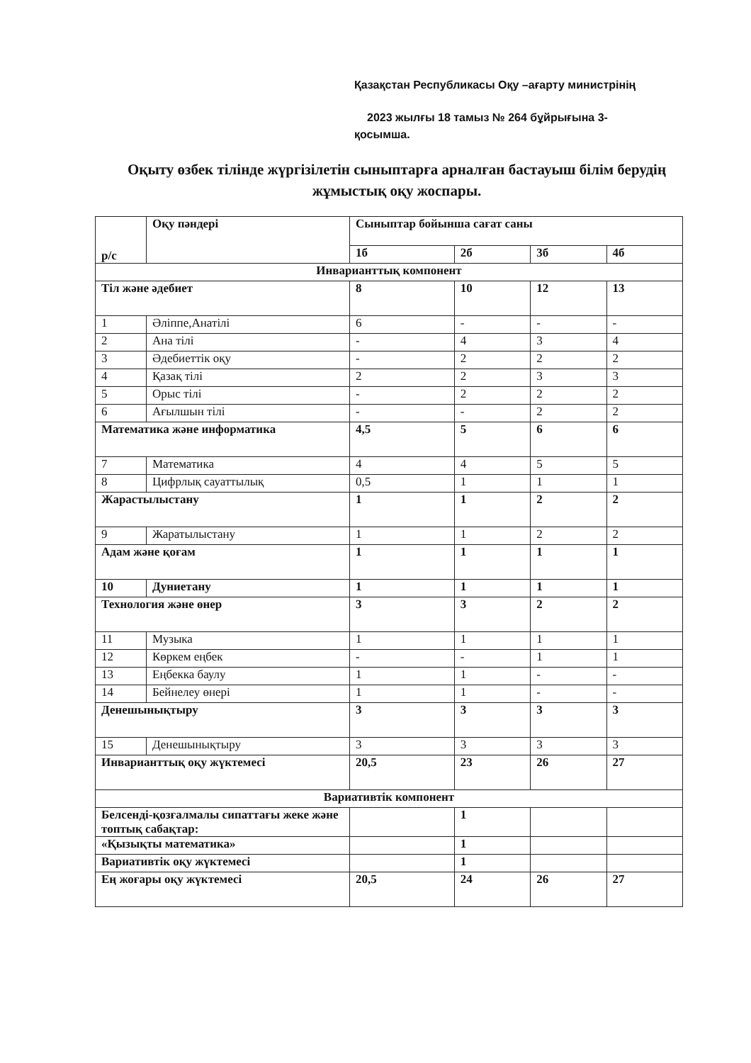Қазақстан Республикасы Оқу –ағарту министрінің
2023 жылғы 18 тамыз № 264 бұйрығына 3-
қосымша.
Оқыту өзбек тілінде жүргізілетін сыныптарға арналған бастауыш білім берудің жұмыстық оқу жоспары.
| р/с | Оқу пәндері | Сыныптар бойынша сағат саны | | | |
| --- | --- | --- | --- | --- | --- |
| | | 1б | 2б | 3б | 4б |
| Инварианттық компонент | | | | | |
| Тіл және әдебиет | | 8 | 10 | 12 | 13 |
| 1 | Әліппе,Анатілі | 6 | - | - | - |
| 2 | Ана тілі | - | 4 | 3 | 4 |
| 3 | Әдебиеттік оқу | - | 2 | 2 | 2 |
| 4 | Қазақ тілі | 2 | 2 | 3 | 3 |
| 5 | Орыс тілі | - | 2 | 2 | 2 |
| 6 | Ағылшын тілі | - | - | 2 | 2 |
| Математика және информатика | | 4,5 | 5 | 6 | 6 |
| 7 | Математика | 4 | 4 | 5 | 5 |
| 8 | Цифрлық сауаттылық | 0,5 | 1 | 1 | 1 |
| Жарастылыстану | | 1 | 1 | 2 | 2 |
| 9 | Жаратылыстану | 1 | 1 | 2 | 2 |
| Адам және қоғам | | 1 | 1 | 1 | 1 |
| 10 | Дуниетану | 1 | 1 | 1 | 1 |
| Технология және өнер | | 3 | 3 | 2 | 2 |
| 11 | Музыка | 1 | 1 | 1 | 1 |
| 12 | Көркем еңбек | - | - | 1 | 1 |
| 13 | Еңбекка баулу | 1 | 1 | - | - |
| 14 | Бейнелеу өнері | 1 | 1 | - | - |
| Денешынықтыру | | 3 | 3 | 3 | 3 |
| 15 | Денешынықтыру | 3 | 3 | 3 | 3 |
| Инварианттық оқу жүктемесі | | 20,5 | 23 | 26 | 27 |
| Вариативтік компонент | | | | | |
| Белсенді-қозғалмалы сипаттағы жеке және топтық сабақтар: | | | 1 | | |
| «Қызықты математика» | | | 1 | | |
| Вариативтік оқу жүктемесі | | | 1 | | |
| Ең жоғары оқу жүктемесі | | 20,5 | 24 | 26 | 27 |